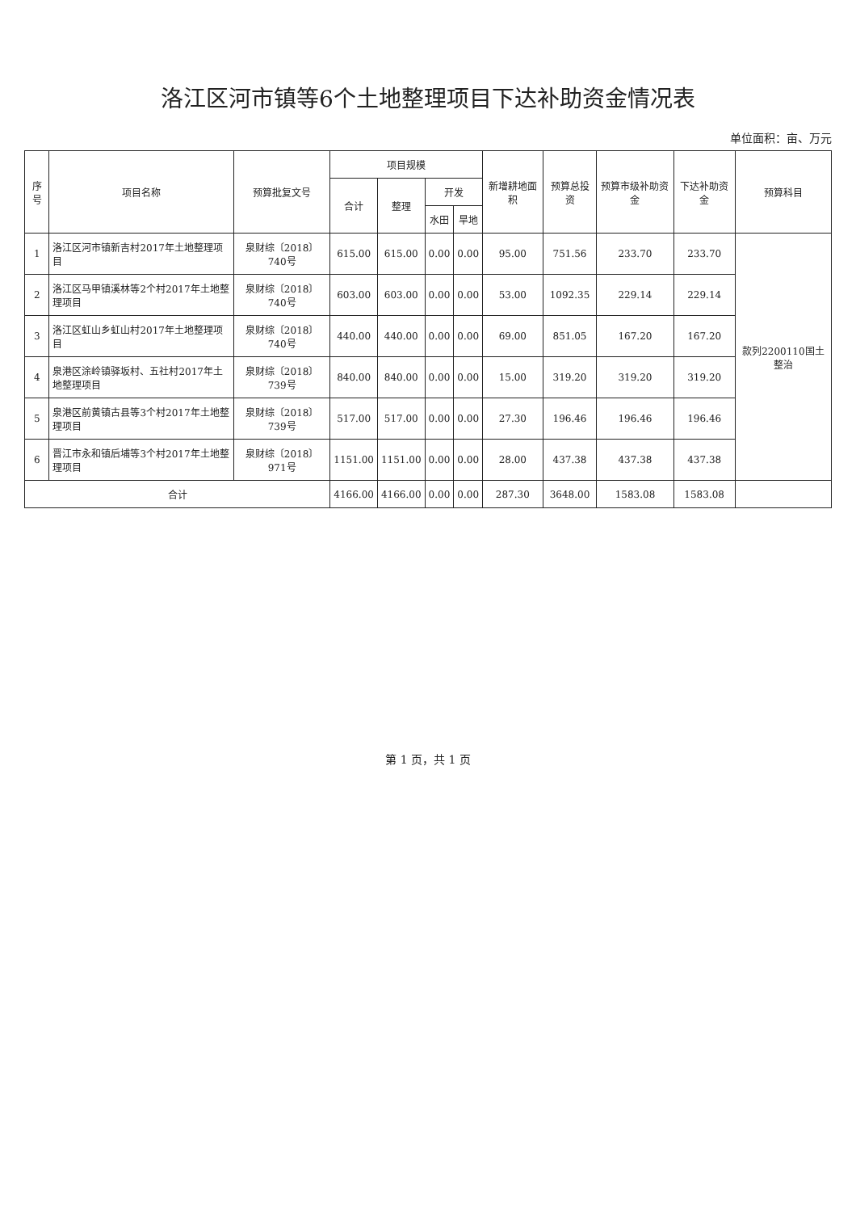洛江区河市镇等6个土地整理项目下达补助资金情况表
单位面积：亩、万元
| 序号 | 项目名称 | 预算批复文号 | 项目规模 | | | | 新增耕地面积 | 预算总投资 | 预算市级补助资金 | 下达补助资金 | 预算科目 |
| --- | --- | --- | --- | --- | --- | --- | --- | --- | --- | --- | --- |
| | | | 合计 | 整理 | 开发 | | | | | | |
| | | | | | 水田 | 旱地 | | | | | |
| 1 | 洛江区河市镇新吉村2017年土地整理项目 | 泉财综〔2018〕740号 | 615.00 | 615.00 | 0.00 | 0.00 | 95.00 | 751.56 | 233.70 | 233.70 | 款列2200110国土整治 |
| 2 | 洛江区马甲镇溪林等2个村2017年土地整理项目 | 泉财综〔2018〕740号 | 603.00 | 603.00 | 0.00 | 0.00 | 53.00 | 1092.35 | 229.14 | 229.14 | |
| 3 | 洛江区虹山乡虹山村2017年土地整理项目 | 泉财综〔2018〕740号 | 440.00 | 440.00 | 0.00 | 0.00 | 69.00 | 851.05 | 167.20 | 167.20 | |
| 4 | 泉港区涂岭镇驿坂村、五社村2017年土地整理项目 | 泉财综〔2018〕739号 | 840.00 | 840.00 | 0.00 | 0.00 | 15.00 | 319.20 | 319.20 | 319.20 | |
| 5 | 泉港区前黄镇古县等3个村2017年土地整理项目 | 泉财综〔2018〕739号 | 517.00 | 517.00 | 0.00 | 0.00 | 27.30 | 196.46 | 196.46 | 196.46 | |
| 6 | 晋江市永和镇后埔等3个村2017年土地整理项目 | 泉财综〔2018〕971号 | 1151.00 | 1151.00 | 0.00 | 0.00 | 28.00 | 437.38 | 437.38 | 437.38 | |
| 合计 | | | 4166.00 | 4166.00 | 0.00 | 0.00 | 287.30 | 3648.00 | 1583.08 | 1583.08 | |
第 1 页，共 1 页